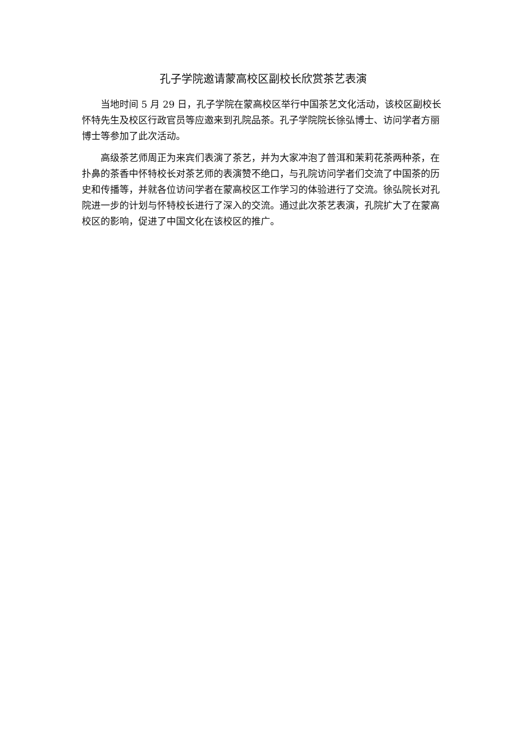孔子学院邀请蒙高校区副校长欣赏茶艺表演
当地时间 5 月 29 日，孔子学院在蒙高校区举行中国茶艺文化活动，该校区副校长怀特先生及校区行政官员等应邀来到孔院品茶。孔子学院院长徐弘博士、访问学者方丽博士等参加了此次活动。
高级茶艺师周正为来宾们表演了茶艺，并为大家冲泡了普洱和茉莉花茶两种茶，在扑鼻的茶香中怀特校长对茶艺师的表演赞不绝口，与孔院访问学者们交流了中国茶的历史和传播等，并就各位访问学者在蒙高校区工作学习的体验进行了交流。徐弘院长对孔院进一步的计划与怀特校长进行了深入的交流。通过此次茶艺表演，孔院扩大了在蒙高校区的影响，促进了中国文化在该校区的推广。